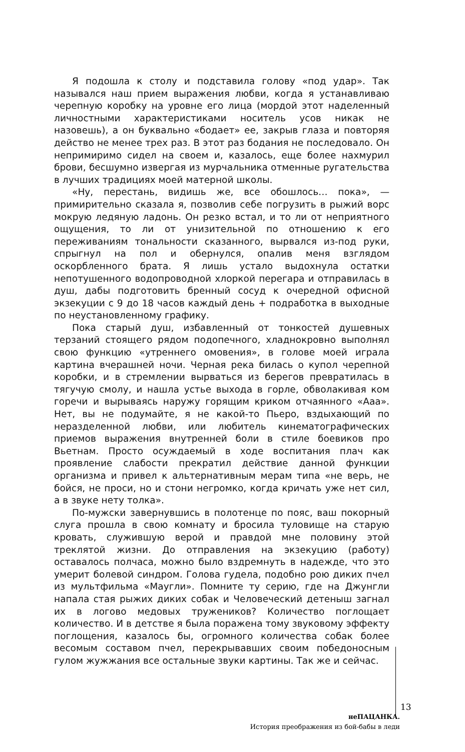Я подошла к столу и подставила голову «под удар». Так назывался наш прием выражения любви, когда я устанавливаю черепную коробку на уровне его лица (мордой этот наделенный личностными характеристиками носитель усов никак не назовешь), а он буквально «бодает» ее, закрыв глаза и повторяя действо не менее трех раз. В этот раз бодания не последовало. Он непримиримо сидел на своем и, казалось, еще более нахмурил брови, бесшумно извергая из мурчальника отменные ругательства в лучших традициях моей матерной школы.
«Ну, перестань, видишь же, все обошлось… пока», — примирительно сказала я, позволив себе погрузить в рыжий ворс мокрую ледяную ладонь. Он резко встал, и то ли от неприятного ощущения, то ли от унизительной по отношению к его переживаниям тональности сказанного, вырвался из-под руки, спрыгнул на пол и обернулся, опалив меня взглядом оскорбленного брата. Я лишь устало выдохнула остатки непотушенного водопроводной хлоркой перегара и отправилась в душ, дабы подготовить бренный сосуд к очередной офисной экзекуции с 9 до 18 часов каждый день + подработка в выходные по неустановленному графику.
Пока старый душ, избавленный от тонкостей душевных терзаний стоящего рядом подопечного, хладнокровно выполнял свою функцию «утреннего омовения», в голове моей играла картина вчерашней ночи. Черная река билась о купол черепной коробки, и в стремлении вырваться из берегов превратилась в тягучую смолу, и нашла устье выхода в горле, обволакивая ком горечи и вырываясь наружу горящим криком отчаянного «Ааа». Нет, вы не подумайте, я не какой-то Пьеро, вздыхающий по неразделенной любви, или любитель кинематографических приемов выражения внутренней боли в стиле боевиков про Вьетнам. Просто осуждаемый в ходе воспитания плач как проявление слабости прекратил действие данной функции организма и привел к альтернативным мерам типа «не верь, не бойся, не проси, но и стони негромко, когда кричать уже нет сил, а в звуке нету толка».
По-мужски завернувшись в полотенце по пояс, ваш покорный слуга прошла в свою комнату и бросила туловище на старую кровать, служившую верой и правдой мне половину этой треклятой жизни. До отправления на экзекуцию (работу) оставалось полчаса, можно было вздремнуть в надежде, что это умерит болевой синдром. Голова гудела, подобно рою диких пчел из мультфильма «Маугли». Помните ту серию, где на Джунгли напала стая рыжих диких собак и Человеческий детеныш загнал их в логово медовых тружеников? Количество поглощает количество. И в детстве я была поражена тому звуковому эффекту поглощения, казалось бы, огромного количества собак более весомым составом пчел, перекрывавших своим победоносным гулом жужжания все остальные звуки картины. Так же и сейчас.
13
неПАЦАНКА.
История преображения из бой-бабы в леди